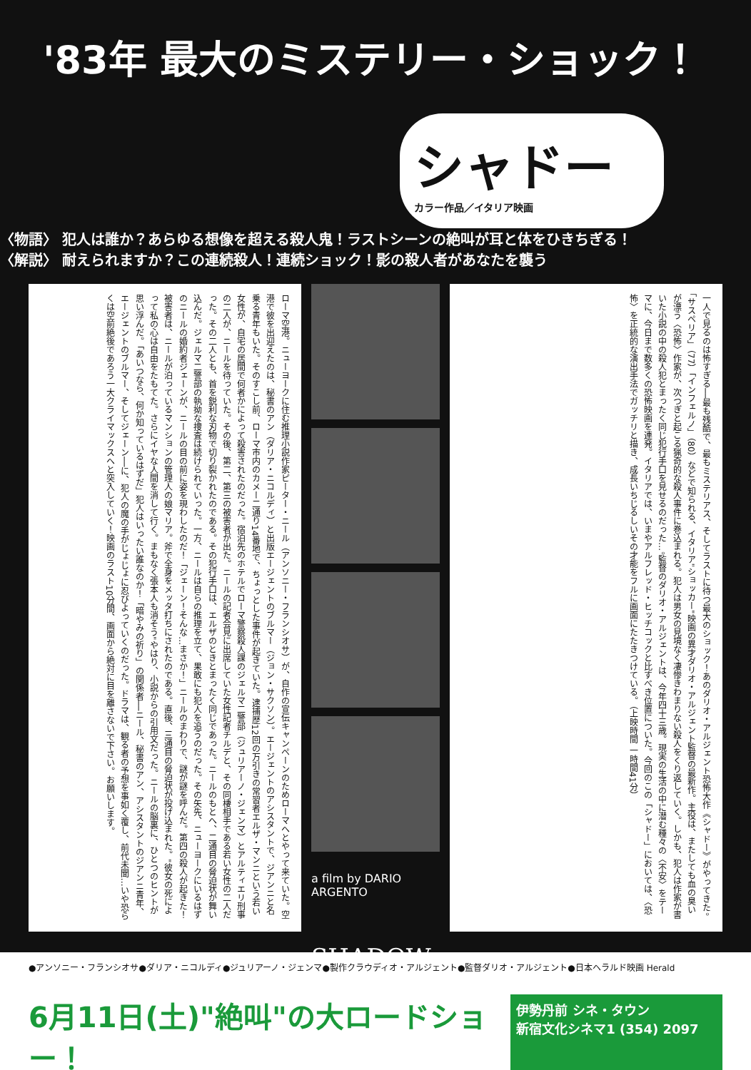'83年 最大のミステリー・ショック！
シャドー
カラー作品／イタリア映画
〈物語〉 犯人は誰か？あらゆる想像を超える殺人鬼！ラストシーンの絶叫が耳と体をひきちぎる！
〈解説〉 耐えられますか？この連続殺人！連続ショック！影の殺人者があなたを襲う
ローマ空港。ニューヨークに住む推理小説作家ピーター・ニール（アンソニー・フランシオサ）が、自作の宣伝キャンペーンのためローマへとやって来ていた。空港で彼を出迎えたのは、秘書のアン（ダリア・ニコルディ）と出版エージェントのブルマー（ジョン・サクソン）。エージェントのアシスタントで、ジアンニと名乗る青年もいた。そのすこし前、ローマ市内のカメー二通り14番地で、ちょっとした事件が起きていた。逮捕歴12回の万引きの常習者エルザ・マンニという若い女性が、自宅の居間で何者かによって殺害されたのだった。宿泊先のホテルでローマ警察殺人課のジェルマ二警部（ジュリアーノ・ジェンマ）とアルティエリ刑事の二人が、ニールを待っていた。その後、第二、第三の被害者が出た。ニールの記者会見に出席していた女性記者チルデと、その同棲相手である若い女性の二人だった。その二人とも、首を鋭利な刃物で切り裂かれたのである。その犯行手口は、エルザのときとまったく同じであった。ニールのもとへ、二通目の脅迫状が舞い込んだ。ジェルマ二警部の執拗な捜査は続けられていった。一方、ニールは自らの推理を立て、果敢にも犯人を追うのだった。その矢先、ニューヨークにいるはずのニールの婚約者ジェーンが、ニールの目の前に姿を現わしたのだ！「ジェーン！そんな…まさか！」ニールのまわりで、謎が謎を呼んだ。第四の殺人が起きた！被害者は、ニールが泊っているマンションの管理人の娘マリア。斧で全身をメッタ打ちにされたのである。直後、三通目の脅迫状が投げ込まれた。"彼女の死によって私の心は自由をたもてた。さらにイヤな人間を消して行く。まもなく張本人も消そう"やはり、小説からの引用文だった。ニールの脳裏に、ひとつのヒントが思い浮んだ。「あいつなら、何か知っているはずだ」犯人はいったい誰なのか！「暗やみの祈り」の関係者──ニール、秘書のアン、アシスタントのジアンニ青年、エージェントのブルマー、そしてジェーン──に、犯人の魔の手がじょじょに忍びよっていくのだった。ドラマは、観る者の予想を事如く覆し、前代未聞…いや恐らくは空前絶後であろう一大クライマックスへと突入していく！映画のラスト10分間、画面から絶対に目を離さないで下さい。お願いします。
a film by DARIO ARGENTO
SHADOW
一人で見るのは怖すぎる──最も残酷で、最もミステリアス、そしてラストに待つ最大のショック！あのダリオ・アルジェント恐怖大作《シャドー》がやってきた。「サスペリア」（77）「インフェルノ」（80）などで知られる、イタリア"ショッカー"映画の異才ダリオ・アルジェント監督の最新作。主役は、またしても血の臭いが漂う〈恐怖〉作家が、次つぎと起こる猟奇的な殺人事件に巻込まれる。犯人は男女の見境なく凄惨きわまりない殺人をくり返していく。しかも、犯人は作家が書いた小説の中の殺人犯とまったく同じ犯行手口を見せるのだった…。監督のダリオ・アルジェントは、今年四十三歳。現実の生活の中に潜む種々の〈不安〉をテーマに、今日まで数多くの恐怖映画を連発。イタリアでは、いまやアルフレッド・ヒッチコックと比すべき位置についた。今回のこの「シャドー」においては、〈恐怖〉を正統的な演出手法でガッチリと描き、成長いちじるしいその才能をフルに画面にたたきつけている。（上映時間 一時間41分）
●アンソニー・フランシオサ●ダリア・ニコルディ●ジュリアーノ・ジェンマ●製作クラウディオ・アルジェント●監督ダリオ・アルジェント●日本ヘラルド映画 Herald
6月11日(土)"絶叫"の大ロードショー！ 伊勢丹前 シネ・タウン
新宿文化シネマ1 (354) 2097